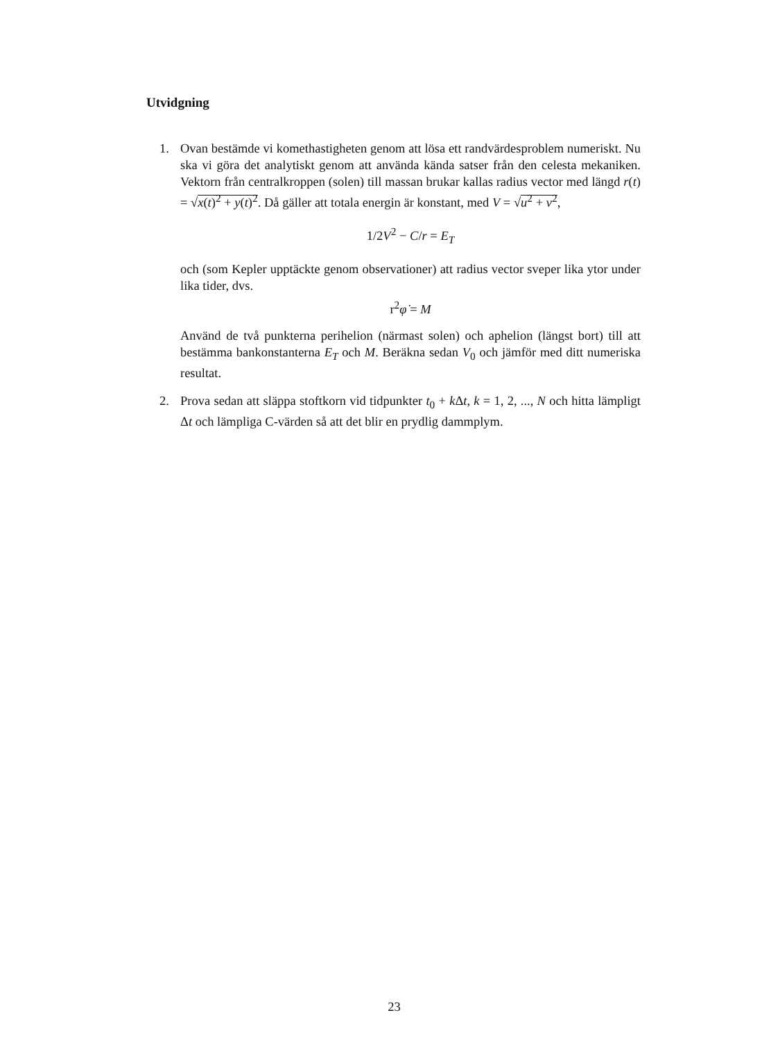Utvidgning
1. Ovan bestämde vi komethastigheten genom att lösa ett randvärdesproblem numeriskt. Nu ska vi göra det analytiskt genom att använda kända satser från den celesta mekaniken. Vektorn från centralkroppen (solen) till massan brukar kallas radius vector med längd r(t) = √x(t)<sup>2</sup> + y(t)<sup>2</sup>. Då gäller att totala energin är konstant, med V = √u<sup>2</sup> + v<sup>2</sup>,
1/2V<sup>2</sup> − C/r = E<sub>T</sub>
och (som Kepler upptäckte genom observationer) att radius vector sveper lika ytor under lika tider, dvs.
r<sup>2</sup>φ̇ = M
Använd de två punkterna perihelion (närmast solen) och aphelion (längst bort) till att bestämma bankonstanterna E<sub>T</sub> och M. Beräkna sedan V<sub>0</sub> och jämför med ditt numeriska resultat.
2. Prova sedan att släppa stoftkorn vid tidpunkter t<sub>0</sub> + k Δt, k = 1, 2, ..., N och hitta lämpligt Δt och lämpliga C-värden så att det blir en prydlig dammplym.
23